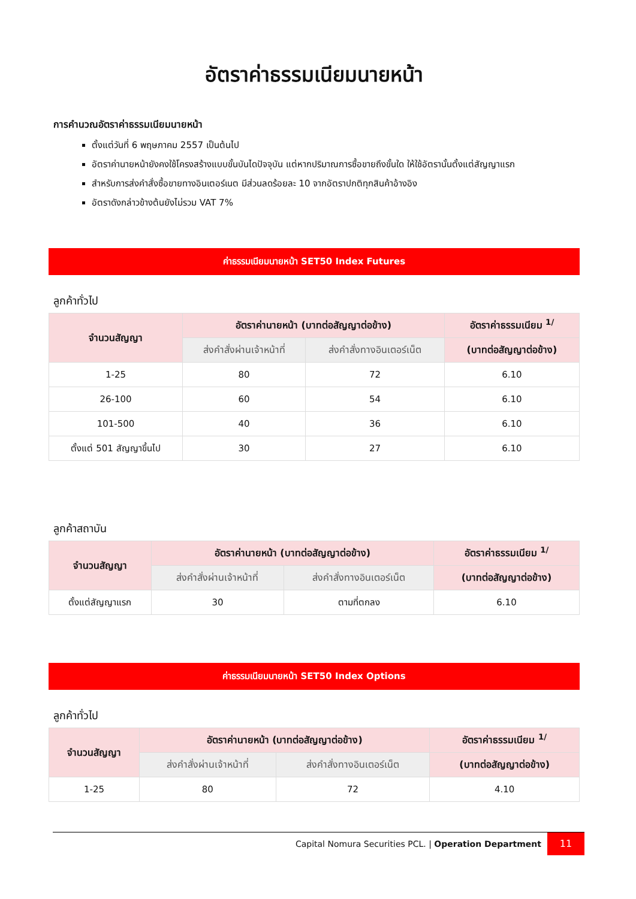อัตราค่าธรรมเนียมนายหน้า
การคำนวณอัตราค่าธรรมเนียมนายหน้า
ตั้งแต่วันที่ 6 พฤษภาคม 2557 เป็นต้นไป
อัตราค่านายหน้ายังคงใช้โครงสร้างแบบขั้นบันไดปัจจุบัน แต่หากปริมาณการซื้อขายถึงขั้นใด ให้ใช้อัตรานั้นตั้งแต่สัญญาแรก
สำหรับการส่งคำสั่งซื้อขายทางอินเตอร์เนต มีส่วนลดร้อยละ 10 จากอัตราปกติทุกสินค้าอ้างอิง
อัตราดังกล่าวข้างต้นยังไม่รวม VAT 7%
ค่าธรรมเนียมนายหน้า SET50 Index Futures
ลูกค้าทั่วไป
| จำนวนสัญญา | อัตราค่านายหน้า (บาทต่อสัญญาต่อข้าง) | | อัตราค่าธรรมเนียม <sup>1/</sup> |
| --- | --- | --- | --- |
| | ส่งคำสั่งผ่านเจ้าหน้าที่ | ส่งคำสั่งทางอินเตอร์เน็ต | (บาทต่อสัญญาต่อข้าง) |
| 1-25 | 80 | 72 | 6.10 |
| 26-100 | 60 | 54 | 6.10 |
| 101-500 | 40 | 36 | 6.10 |
| ตั้งแต่ 501 สัญญาขึ้นไป | 30 | 27 | 6.10 |
ลูกค้าสถาบัน
| จำนวนสัญญา | อัตราค่านายหน้า (บาทต่อสัญญาต่อข้าง) | | อัตราค่าธรรมเนียม <sup>1/</sup> |
| --- | --- | --- | --- |
| | ส่งคำสั่งผ่านเจ้าหน้าที่ | ส่งคำสั่งทางอินเตอร์เน็ต | (บาทต่อสัญญาต่อข้าง) |
| ตั้งแต่สัญญาแรก | 30 | ตามที่ตกลง | 6.10 |
ค่าธรรมเนียมนายหน้า SET50 Index Options
ลูกค้าทั่วไป
| จำนวนสัญญา | อัตราค่านายหน้า (บาทต่อสัญญาต่อข้าง) | | อัตราค่าธรรมเนียม <sup>1/</sup> |
| --- | --- | --- | --- |
| | ส่งคำสั่งผ่านเจ้าหน้าที่ | ส่งคำสั่งทางอินเตอร์เน็ต | (บาทต่อสัญญาต่อข้าง) |
| 1-25 | 80 | 72 | 4.10 |
Capital Nomura Securities PCL. | Operation Department 11